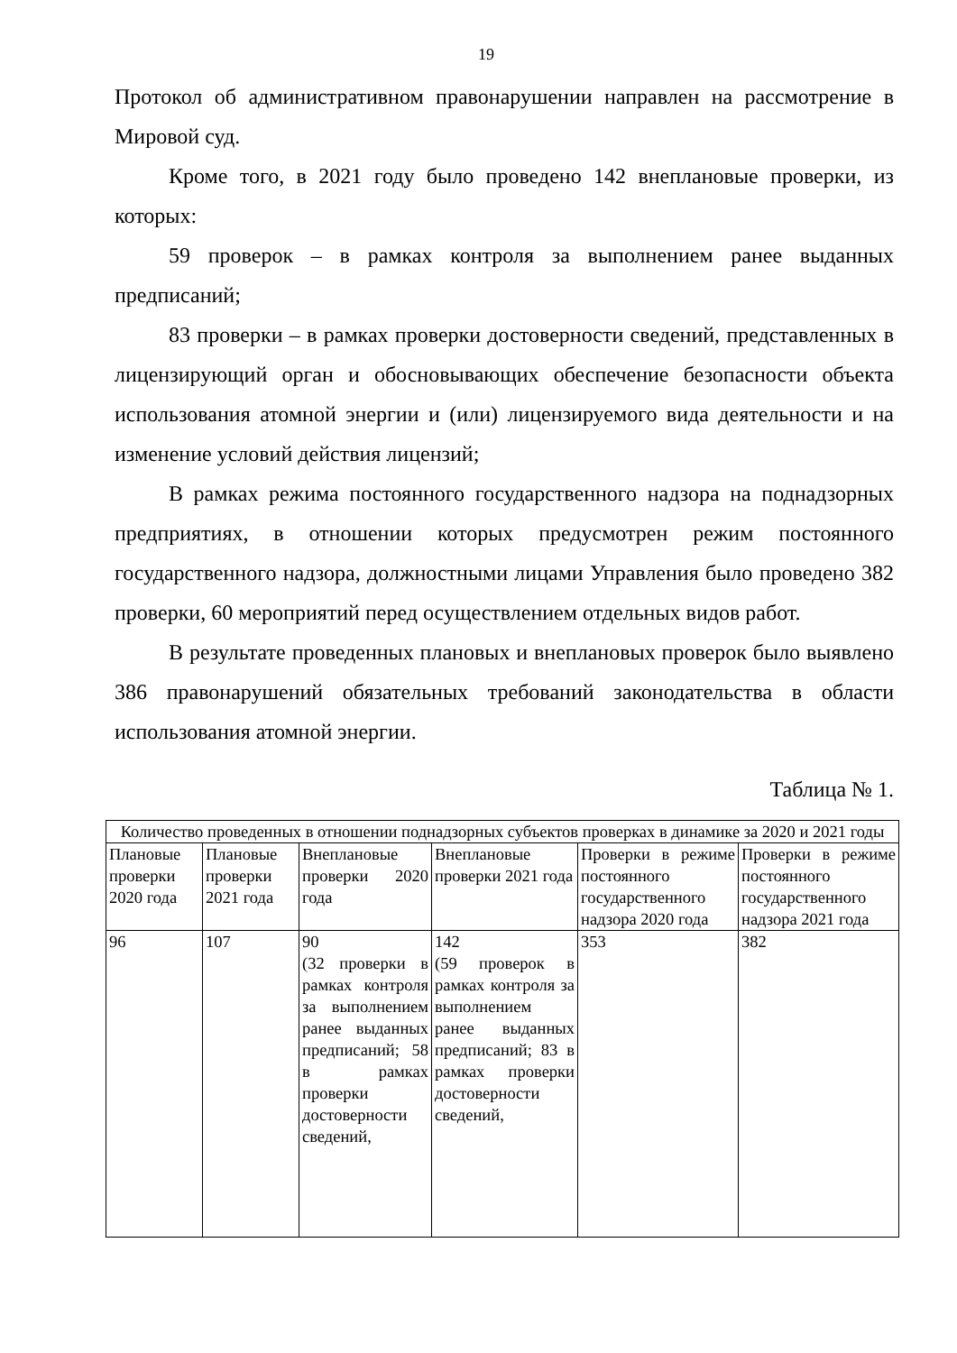19
Протокол об административном правонарушении направлен на рассмотрение в Мировой суд.
Кроме того, в 2021 году было проведено 142 внеплановые проверки, из которых:
59 проверок – в рамках контроля за выполнением ранее выданных предписаний;
83 проверки – в рамках проверки достоверности сведений, представленных в лицензирующий орган и обосновывающих обеспечение безопасности объекта использования атомной энергии и (или) лицензируемого вида деятельности и на изменение условий действия лицензий;
В рамках режима постоянного государственного надзора на поднадзорных предприятиях, в отношении которых предусмотрен режим постоянного государственного надзора, должностными лицами Управления было проведено 382 проверки, 60 мероприятий перед осуществлением отдельных видов работ.
В результате проведенных плановых и внеплановых проверок было выявлено 386 правонарушений обязательных требований законодательства в области использования атомной энергии.
Таблица № 1.
| Количество проведенных в отношении поднадзорных субъектов проверках в динамике за 2020 и 2021 годы | | | | | |
| Плановые проверки 2020 года | Плановые проверки 2021 года | Внеплановые проверки 2020 года | Внеплановые проверки 2021 года | Проверки в режиме постоянного государственного надзора 2020 года | Проверки в режиме постоянного государственного надзора 2021 года |
| 96 | 107 | 90 (32 проверки в рамках контроля за выполнением ранее выданных предписаний; 58 в рамках проверки достоверности сведений, | 142 (59 проверок в рамках контроля за выполнением ранее выданных предписаний; 83 в рамках проверки достоверности сведений, | 353 | 382 |